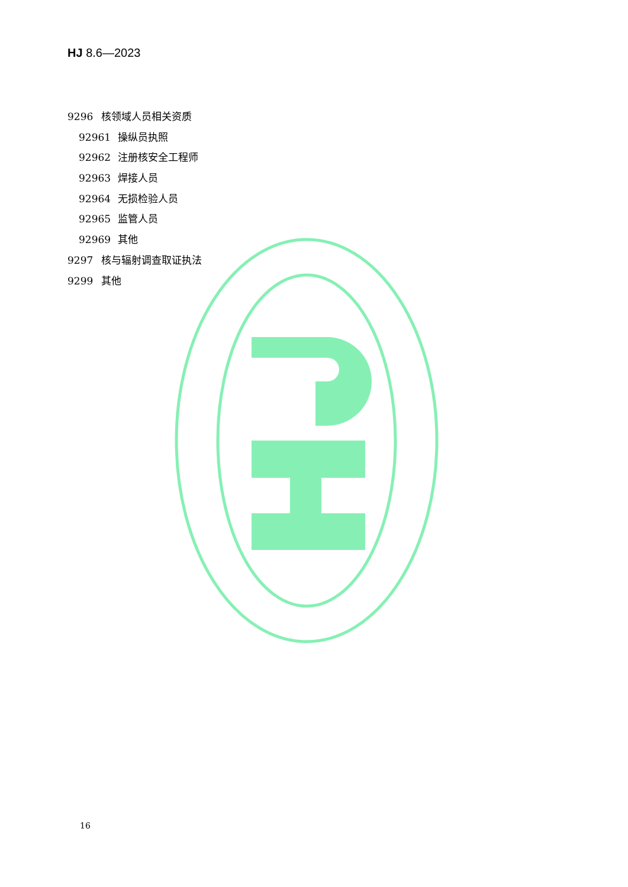HJ 8.6—2023
9296 核领域人员相关资质
92961 操纵员执照
92962 注册核安全工程师
92963 焊接人员
92964 无损检验人员
92965 监管人员
92969 其他
9297 核与辐射调查取证执法
9299 其他
16